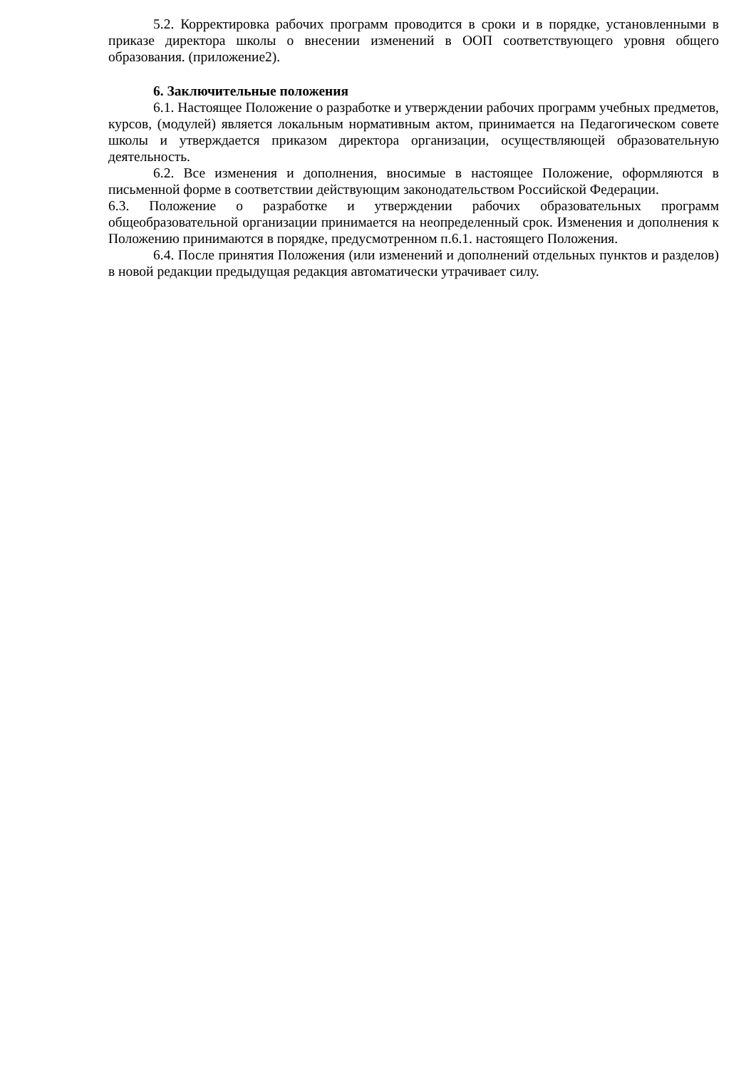5.2. Корректировка рабочих программ проводится в сроки и в порядке, установленными в приказе директора школы о внесении изменений в ООП соответствующего уровня общего образования. (приложение2).
6. Заключительные положения
6.1. Настоящее Положение о разработке и утверждении рабочих программ учебных предметов, курсов, (модулей) является локальным нормативным актом, принимается на Педагогическом совете школы и утверждается приказом директора организации, осуществляющей образовательную деятельность.
6.2. Все изменения и дополнения, вносимые в настоящее Положение, оформляются в письменной форме в соответствии действующим законодательством Российской Федерации.
6.3. Положение о разработке и утверждении рабочих образовательных программ общеобразовательной организации принимается на неопределенный срок. Изменения и дополнения к Положению принимаются в порядке, предусмотренном п.6.1. настоящего Положения.
6.4. После принятия Положения (или изменений и дополнений отдельных пунктов и разделов) в новой редакции предыдущая редакция автоматически утрачивает силу.